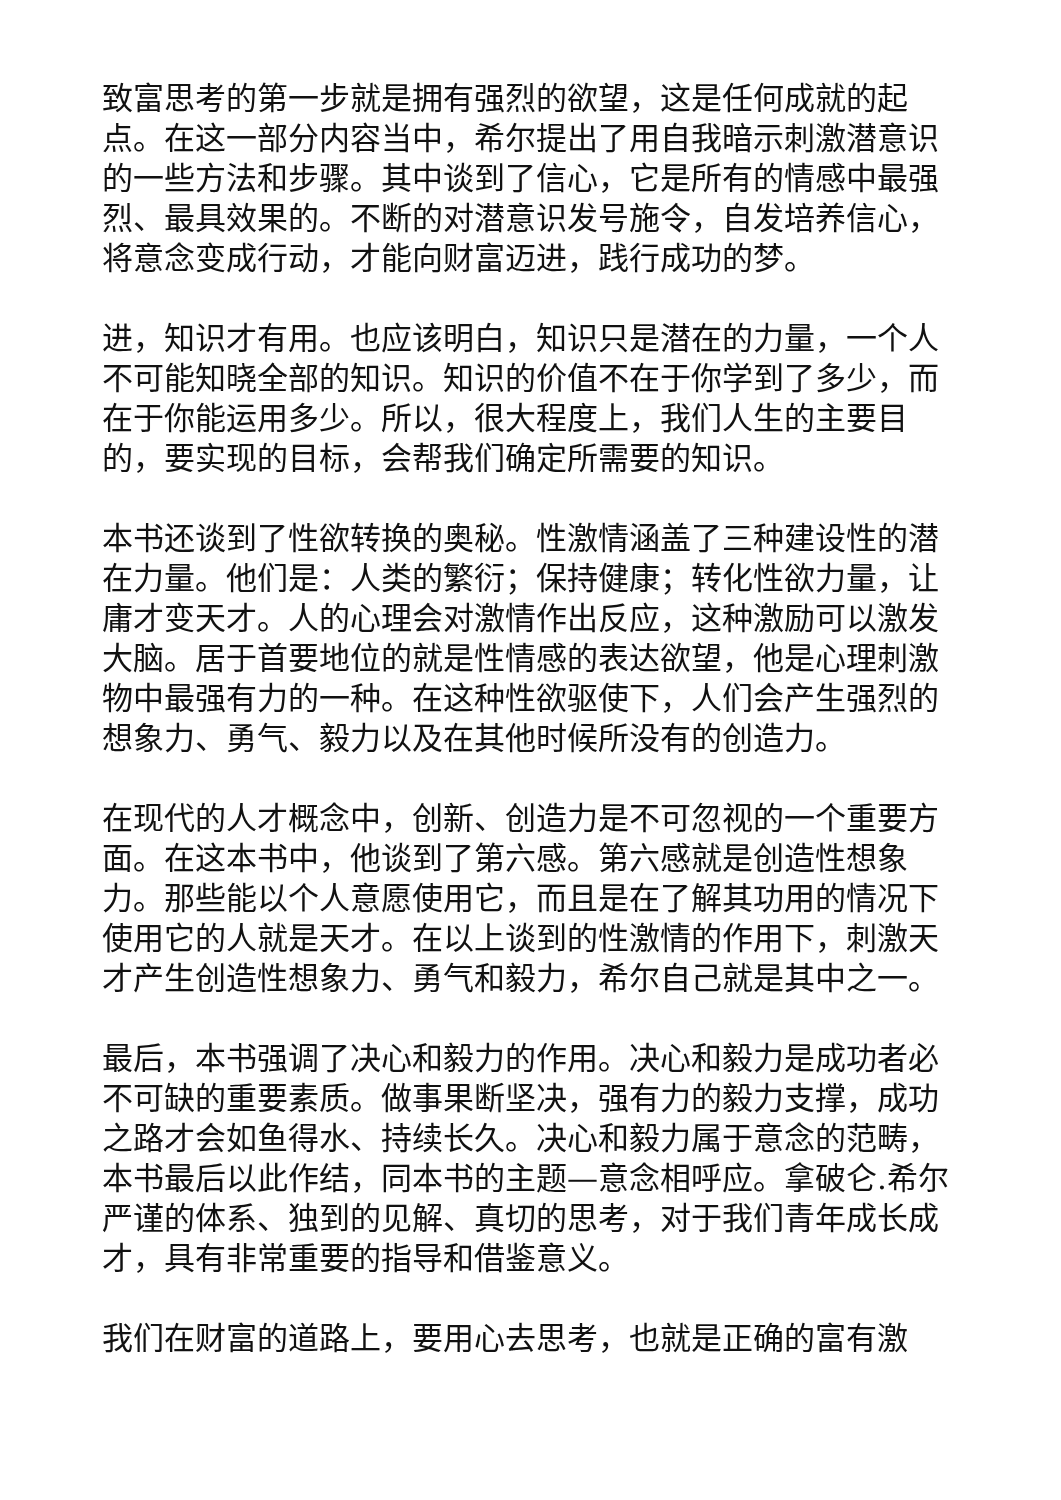致富思考的第一步就是拥有强烈的欲望，这是任何成就的起点。在这一部分内容当中，希尔提出了用自我暗示刺激潜意识的一些方法和步骤。其中谈到了信心，它是所有的情感中最强烈、最具效果的。不断的对潜意识发号施令，自发培养信心，将意念变成行动，才能向财富迈进，践行成功的梦。
进，知识才有用。也应该明白，知识只是潜在的力量，一个人不可能知晓全部的知识。知识的价值不在于你学到了多少，而在于你能运用多少。所以，很大程度上，我们人生的主要目的，要实现的目标，会帮我们确定所需要的知识。
本书还谈到了性欲转换的奥秘。性激情涵盖了三种建设性的潜在力量。他们是：人类的繁衍；保持健康；转化性欲力量，让庸才变天才。人的心理会对激情作出反应，这种激励可以激发大脑。居于首要地位的就是性情感的表达欲望，他是心理刺激物中最强有力的一种。在这种性欲驱使下，人们会产生强烈的想象力、勇气、毅力以及在其他时候所没有的创造力。
在现代的人才概念中，创新、创造力是不可忽视的一个重要方面。在这本书中，他谈到了第六感。第六感就是创造性想象力。那些能以个人意愿使用它，而且是在了解其功用的情况下使用它的人就是天才。在以上谈到的性激情的作用下，刺激天才产生创造性想象力、勇气和毅力，希尔自己就是其中之一。
最后，本书强调了决心和毅力的作用。决心和毅力是成功者必不可缺的重要素质。做事果断坚决，强有力的毅力支撑，成功之路才会如鱼得水、持续长久。决心和毅力属于意念的范畴，本书最后以此作结，同本书的主题—意念相呼应。拿破仑.希尔严谨的体系、独到的见解、真切的思考，对于我们青年成长成才，具有非常重要的指导和借鉴意义。
我们在财富的道路上，要用心去思考，也就是正确的富有激